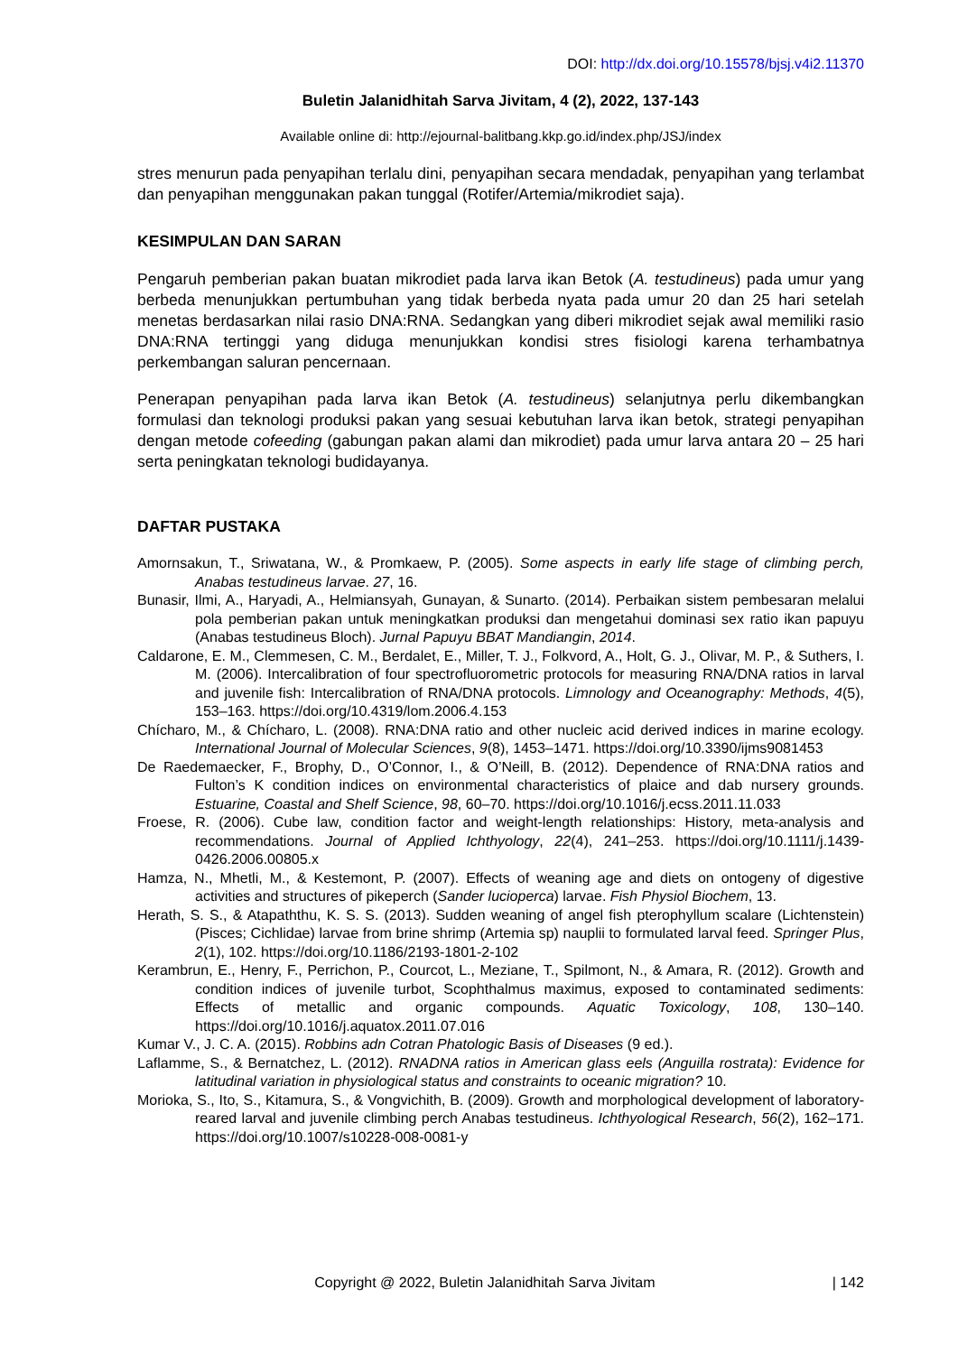DOI: http://dx.doi.org/10.15578/bjsj.v4i2.11370
Buletin Jalanidhitah Sarva Jivitam, 4 (2), 2022, 137-143
Available online di: http://ejournal-balitbang.kkp.go.id/index.php/JSJ/index
stres menurun pada penyapihan terlalu dini, penyapihan secara mendadak, penyapihan yang terlambat dan penyapihan menggunakan pakan tunggal (Rotifer/Artemia/mikrodiet saja).
KESIMPULAN DAN SARAN
Pengaruh pemberian pakan buatan mikrodiet pada larva ikan Betok (A. testudineus) pada umur yang berbeda menunjukkan pertumbuhan yang tidak berbeda nyata pada umur 20 dan 25 hari setelah menetas berdasarkan nilai rasio DNA:RNA. Sedangkan yang diberi mikrodiet sejak awal memiliki rasio DNA:RNA tertinggi yang diduga menunjukkan kondisi stres fisiologi karena terhambatnya perkembangan saluran pencernaan.
Penerapan penyapihan pada larva ikan Betok (A. testudineus) selanjutnya perlu dikembangkan formulasi dan teknologi produksi pakan yang sesuai kebutuhan larva ikan betok, strategi penyapihan dengan metode cofeeding (gabungan pakan alami dan mikrodiet) pada umur larva antara 20 – 25 hari serta peningkatan teknologi budidayanya.
DAFTAR PUSTAKA
Amornsakun, T., Sriwatana, W., & Promkaew, P. (2005). Some aspects in early life stage of climbing perch, Anabas testudineus larvae. 27, 16.
Bunasir, Ilmi, A., Haryadi, A., Helmiansyah, Gunayan, & Sunarto. (2014). Perbaikan sistem pembesaran melalui pola pemberian pakan untuk meningkatkan produksi dan mengetahui dominasi sex ratio ikan papuyu (Anabas testudineus Bloch). Jurnal Papuyu BBAT Mandiangin, 2014.
Caldarone, E. M., Clemmesen, C. M., Berdalet, E., Miller, T. J., Folkvord, A., Holt, G. J., Olivar, M. P., & Suthers, I. M. (2006). Intercalibration of four spectrofluorometric protocols for measuring RNA/DNA ratios in larval and juvenile fish: Intercalibration of RNA/DNA protocols. Limnology and Oceanography: Methods, 4(5), 153–163. https://doi.org/10.4319/lom.2006.4.153
Chícharo, M., & Chícharo, L. (2008). RNA:DNA ratio and other nucleic acid derived indices in marine ecology. International Journal of Molecular Sciences, 9(8), 1453–1471. https://doi.org/10.3390/ijms9081453
De Raedemaecker, F., Brophy, D., O’Connor, I., & O’Neill, B. (2012). Dependence of RNA:DNA ratios and Fulton’s K condition indices on environmental characteristics of plaice and dab nursery grounds. Estuarine, Coastal and Shelf Science, 98, 60–70. https://doi.org/10.1016/j.ecss.2011.11.033
Froese, R. (2006). Cube law, condition factor and weight-length relationships: History, meta-analysis and recommendations. Journal of Applied Ichthyology, 22(4), 241–253. https://doi.org/10.1111/j.1439-0426.2006.00805.x
Hamza, N., Mhetli, M., & Kestemont, P. (2007). Effects of weaning age and diets on ontogeny of digestive activities and structures of pikeperch (Sander lucioperca) larvae. Fish Physiol Biochem, 13.
Herath, S. S., & Atapaththu, K. S. S. (2013). Sudden weaning of angel fish pterophyllum scalare (Lichtenstein) (Pisces; Cichlidae) larvae from brine shrimp (Artemia sp) nauplii to formulated larval feed. Springer Plus, 2(1), 102. https://doi.org/10.1186/2193-1801-2-102
Kerambrun, E., Henry, F., Perrichon, P., Courcot, L., Meziane, T., Spilmont, N., & Amara, R. (2012). Growth and condition indices of juvenile turbot, Scophthalmus maximus, exposed to contaminated sediments: Effects of metallic and organic compounds. Aquatic Toxicology, 108, 130–140. https://doi.org/10.1016/j.aquatox.2011.07.016
Kumar V., J. C. A. (2015). Robbins adn Cotran Phatologic Basis of Diseases (9 ed.).
Laflamme, S., & Bernatchez, L. (2012). RNADNA ratios in American glass eels (Anguilla rostrata): Evidence for latitudinal variation in physiological status and constraints to oceanic migration? 10.
Morioka, S., Ito, S., Kitamura, S., & Vongvichith, B. (2009). Growth and morphological development of laboratory-reared larval and juvenile climbing perch Anabas testudineus. Ichthyological Research, 56(2), 162–171. https://doi.org/10.1007/s10228-008-0081-y
Copyright @ 2022, Buletin Jalanidhitah Sarva Jivitam | 142